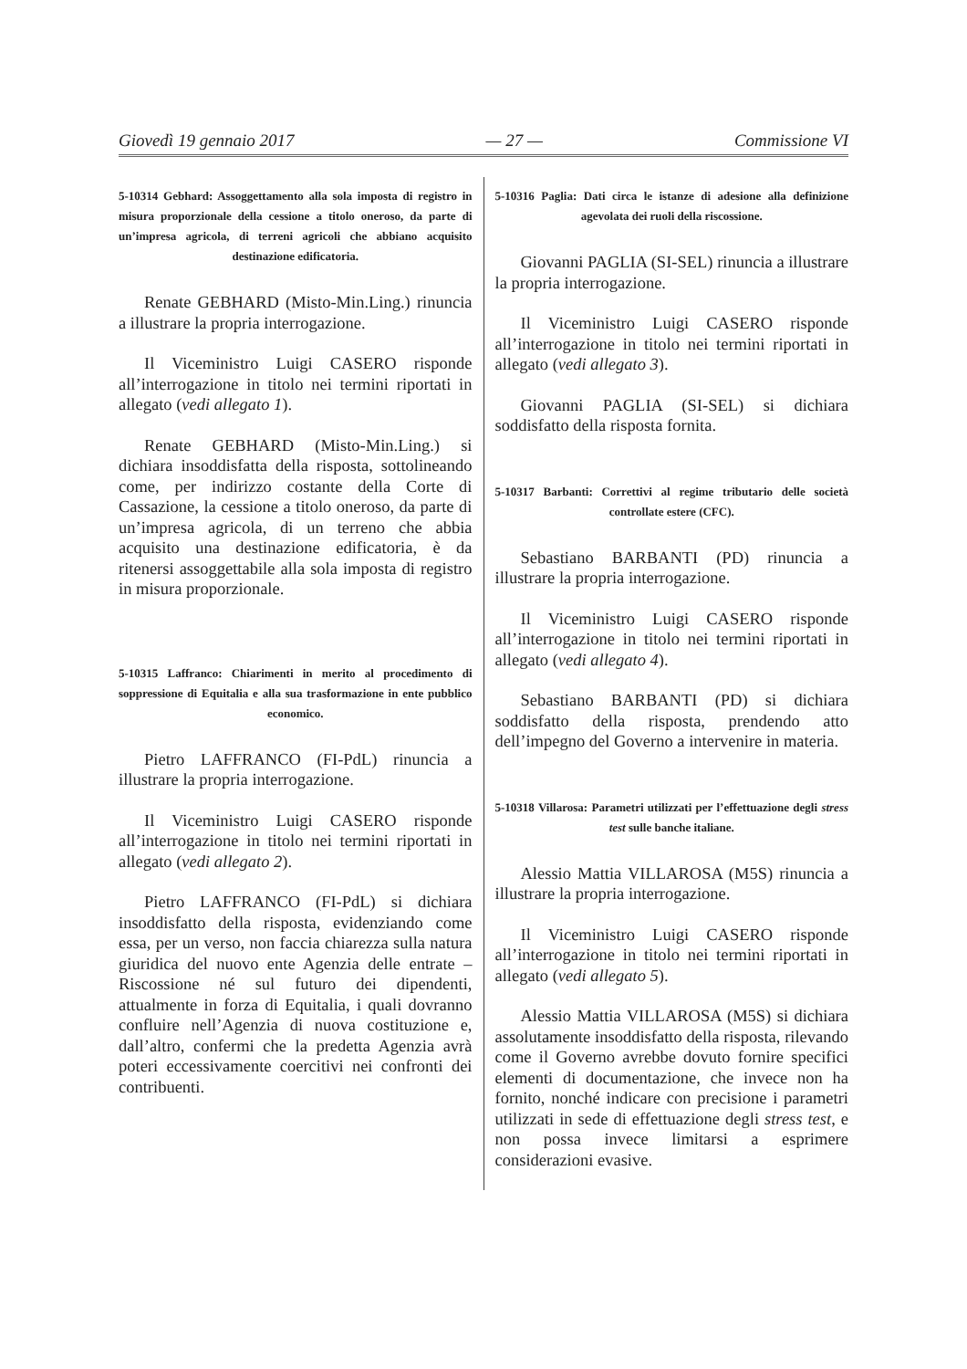Giovedì 19 gennaio 2017 — 27 — Commissione VI
5-10314 Gebhard: Assoggettamento alla sola imposta di registro in misura proporzionale della cessione a titolo oneroso, da parte di un’impresa agricola, di terreni agricoli che abbiano acquisito destinazione edificatoria.
Renate GEBHARD (Misto-Min.Ling.) rinuncia a illustrare la propria interrogazione.
Il Viceministro Luigi CASERO risponde all’interrogazione in titolo nei termini riportati in allegato (vedi allegato 1).
Renate GEBHARD (Misto-Min.Ling.) si dichiara insoddisfatta della risposta, sottolineando come, per indirizzo costante della Corte di Cassazione, la cessione a titolo oneroso, da parte di un’impresa agricola, di un terreno che abbia acquisito una destinazione edificatoria, è da ritenersi assoggettabile alla sola imposta di registro in misura proporzionale.
5-10315 Laffranco: Chiarimenti in merito al procedimento di soppressione di Equitalia e alla sua trasformazione in ente pubblico economico.
Pietro LAFFRANCO (FI-PdL) rinuncia a illustrare la propria interrogazione.
Il Viceministro Luigi CASERO risponde all’interrogazione in titolo nei termini riportati in allegato (vedi allegato 2).
Pietro LAFFRANCO (FI-PdL) si dichiara insoddisfatto della risposta, evidenziando come essa, per un verso, non faccia chiarezza sulla natura giuridica del nuovo ente Agenzia delle entrate – Riscossione né sul futuro dei dipendenti, attualmente in forza di Equitalia, i quali dovranno confluire nell’Agenzia di nuova costituzione e, dall’altro, confermi che la predetta Agenzia avrà poteri eccessivamente coercitivi nei confronti dei contribuenti.
5-10316 Paglia: Dati circa le istanze di adesione alla definizione agevolata dei ruoli della riscossione.
Giovanni PAGLIA (SI-SEL) rinuncia a illustrare la propria interrogazione.
Il Viceministro Luigi CASERO risponde all’interrogazione in titolo nei termini riportati in allegato (vedi allegato 3).
Giovanni PAGLIA (SI-SEL) si dichiara soddisfatto della risposta fornita.
5-10317 Barbanti: Correttivi al regime tributario delle società controllate estere (CFC).
Sebastiano BARBANTI (PD) rinuncia a illustrare la propria interrogazione.
Il Viceministro Luigi CASERO risponde all’interrogazione in titolo nei termini riportati in allegato (vedi allegato 4).
Sebastiano BARBANTI (PD) si dichiara soddisfatto della risposta, prendendo atto dell’impegno del Governo a intervenire in materia.
5-10318 Villarosa: Parametri utilizzati per l’effettuazione degli stress test sulle banche italiane.
Alessio Mattia VILLAROSA (M5S) rinuncia a illustrare la propria interrogazione.
Il Viceministro Luigi CASERO risponde all’interrogazione in titolo nei termini riportati in allegato (vedi allegato 5).
Alessio Mattia VILLAROSA (M5S) si dichiara assolutamente insoddisfatto della risposta, rilevando come il Governo avrebbe dovuto fornire specifici elementi di documentazione, che invece non ha fornito, nonché indicare con precisione i parametri utilizzati in sede di effettuazione degli stress test, e non possa invece limitarsi a esprimere considerazioni evasive.